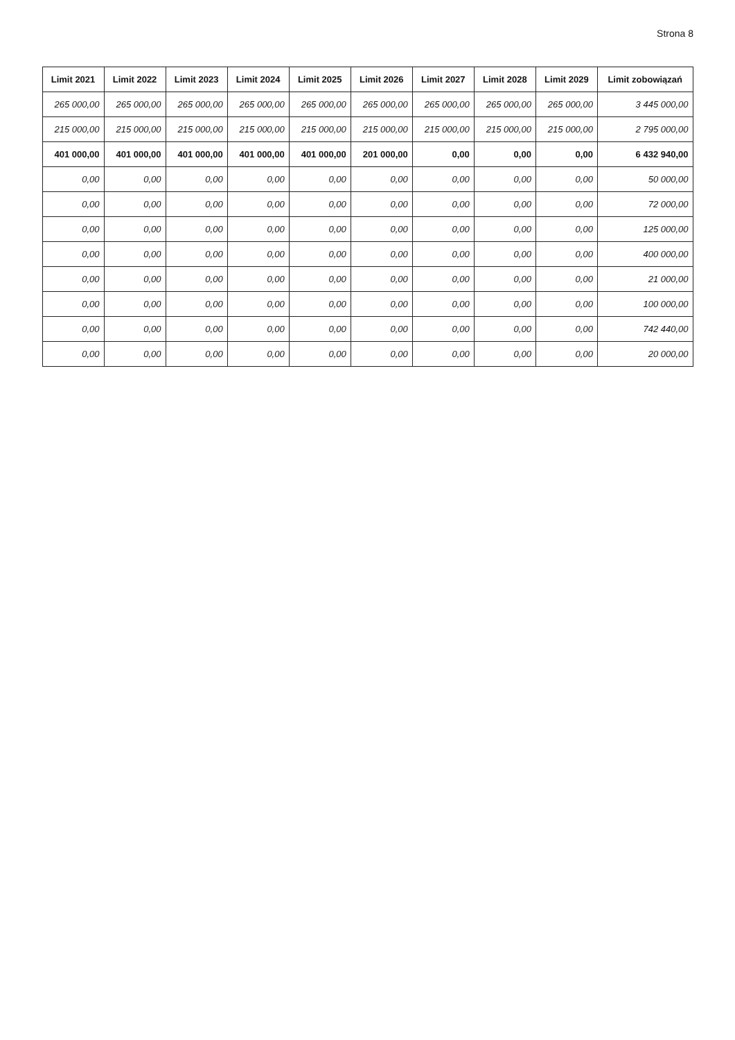Strona 8
| Limit 2021 | Limit 2022 | Limit 2023 | Limit 2024 | Limit 2025 | Limit 2026 | Limit 2027 | Limit 2028 | Limit 2029 | Limit zobowiązań |
| --- | --- | --- | --- | --- | --- | --- | --- | --- | --- |
| 265 000,00 | 265 000,00 | 265 000,00 | 265 000,00 | 265 000,00 | 265 000,00 | 265 000,00 | 265 000,00 | 265 000,00 | 3 445 000,00 |
| 215 000,00 | 215 000,00 | 215 000,00 | 215 000,00 | 215 000,00 | 215 000,00 | 215 000,00 | 215 000,00 | 215 000,00 | 2 795 000,00 |
| 401 000,00 | 401 000,00 | 401 000,00 | 401 000,00 | 401 000,00 | 201 000,00 | 0,00 | 0,00 | 0,00 | 6 432 940,00 |
| 0,00 | 0,00 | 0,00 | 0,00 | 0,00 | 0,00 | 0,00 | 0,00 | 0,00 | 50 000,00 |
| 0,00 | 0,00 | 0,00 | 0,00 | 0,00 | 0,00 | 0,00 | 0,00 | 0,00 | 72 000,00 |
| 0,00 | 0,00 | 0,00 | 0,00 | 0,00 | 0,00 | 0,00 | 0,00 | 0,00 | 125 000,00 |
| 0,00 | 0,00 | 0,00 | 0,00 | 0,00 | 0,00 | 0,00 | 0,00 | 0,00 | 400 000,00 |
| 0,00 | 0,00 | 0,00 | 0,00 | 0,00 | 0,00 | 0,00 | 0,00 | 0,00 | 21 000,00 |
| 0,00 | 0,00 | 0,00 | 0,00 | 0,00 | 0,00 | 0,00 | 0,00 | 0,00 | 100 000,00 |
| 0,00 | 0,00 | 0,00 | 0,00 | 0,00 | 0,00 | 0,00 | 0,00 | 0,00 | 742 440,00 |
| 0,00 | 0,00 | 0,00 | 0,00 | 0,00 | 0,00 | 0,00 | 0,00 | 0,00 | 20 000,00 |